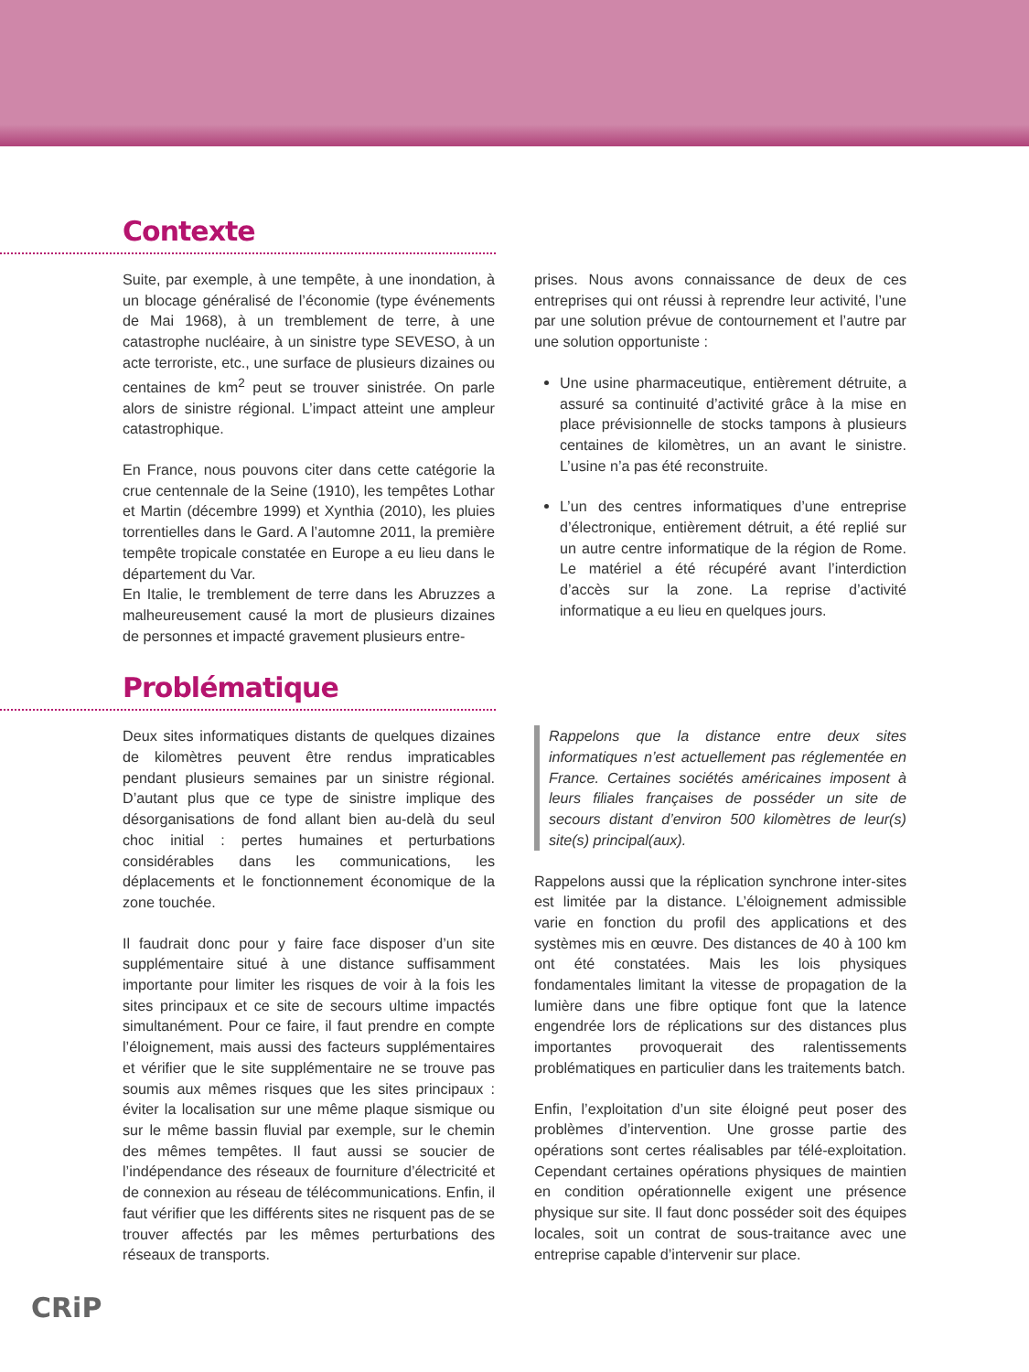Contexte
Suite, par exemple, à une tempête, à une inondation, à un blocage généralisé de l’économie (type événements de Mai 1968), à un tremblement de terre, à une catastrophe nucléaire, à un sinistre type SEVESO, à un acte terroriste, etc., une surface de plusieurs dizaines ou centaines de km<sup>2</sup> peut se trouver sinistrée. On parle alors de sinistre régional. L’impact atteint une ampleur catastrophique.
En France, nous pouvons citer dans cette catégorie la crue centennale de la Seine (1910), les tempêtes Lothar et Martin (décembre 1999) et Xynthia (2010), les pluies torrentielles dans le Gard. A l’automne 2011, la première tempête tropicale constatée en Europe a eu lieu dans le département du Var.
En Italie, le tremblement de terre dans les Abruzzes a malheureusement causé la mort de plusieurs dizaines de personnes et impacté gravement plusieurs entre-
prises. Nous avons connaissance de deux de ces entreprises qui ont réussi à reprendre leur activité, l’une par une solution prévue de contournement et l’autre par une solution opportuniste :
Une usine pharmaceutique, entièrement détruite, a assuré sa continuité d’activité grâce à la mise en place prévisionnelle de stocks tampons à plusieurs centaines de kilomètres, un an avant le sinistre. L’usine n’a pas été reconstruite.
L’un des centres informatiques d’une entreprise d’électronique, entièrement détruit, a été replié sur un autre centre informatique de la région de Rome. Le matériel a été récupéré avant l’interdiction d’accès sur la zone. La reprise d’activité informatique a eu lieu en quelques jours.
Problématique
Deux sites informatiques distants de quelques dizaines de kilomètres peuvent être rendus impraticables pendant plusieurs semaines par un sinistre régional. D’autant plus que ce type de sinistre implique des désorganisations de fond allant bien au-delà du seul choc initial : pertes humaines et perturbations considérables dans les communications, les déplacements et le fonctionnement économique de la zone touchée.
Il faudrait donc pour y faire face disposer d’un site supplémentaire situé à une distance suffisamment importante pour limiter les risques de voir à la fois les sites principaux et ce site de secours ultime impactés simultanément. Pour ce faire, il faut prendre en compte l’éloignement, mais aussi des facteurs supplémentaires et vérifier que le site supplémentaire ne se trouve pas soumis aux mêmes risques que les sites principaux : éviter la localisation sur une même plaque sismique ou sur le même bassin fluvial par exemple, sur le chemin des mêmes tempêtes. Il faut aussi se soucier de l’indépendance des réseaux de fourniture d’électricité et de connexion au réseau de télécommunications. Enfin, il faut vérifier que les différents sites ne risquent pas de se trouver affectés par les mêmes perturbations des réseaux de transports.
Rappelons que la distance entre deux sites informatiques n’est actuellement pas réglementée en France. Certaines sociétés américaines imposent à leurs filiales françaises de posséder un site de secours distant d’environ 500 kilomètres de leur(s) site(s) principal(aux).
Rappelons aussi que la réplication synchrone inter-sites est limitée par la distance. L’éloignement admissible varie en fonction du profil des applications et des systèmes mis en œuvre. Des distances de 40 à 100 km ont été constatées. Mais les lois physiques fondamentales limitant la vitesse de propagation de la lumière dans une fibre optique font que la latence engendrée lors de réplications sur des distances plus importantes provoquerait des ralentissements problématiques en particulier dans les traitements batch.
Enfin, l’exploitation d’un site éloigné peut poser des problèmes d’intervention. Une grosse partie des opérations sont certes réalisables par télé-exploitation. Cependant certaines opérations physiques de maintien en condition opérationnelle exigent une présence physique sur site. Il faut donc posséder soit des équipes locales, soit un contrat de sous-traitance avec une entreprise capable d’intervenir sur place.
CRiP